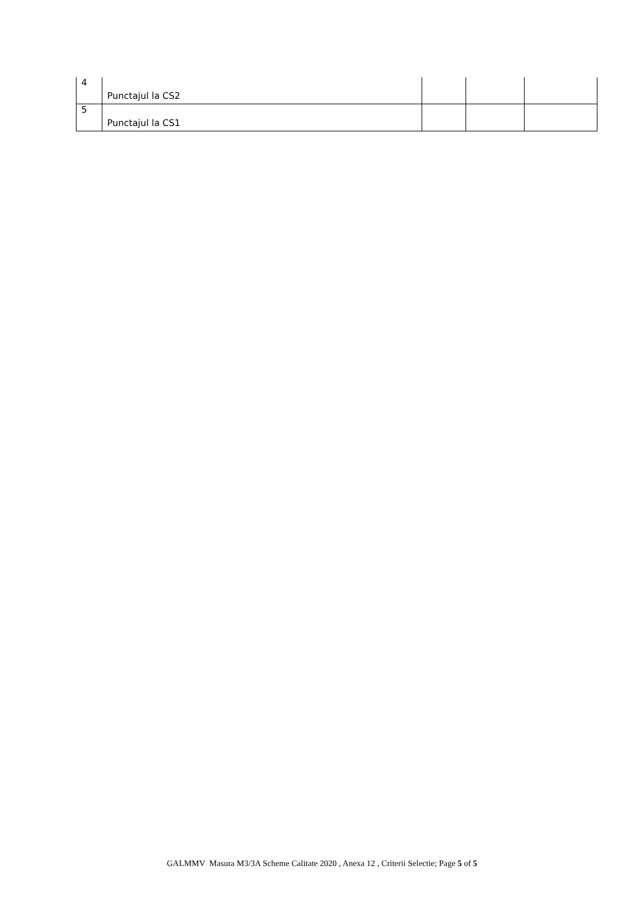| 4 | Punctajul la CS2 | | | |
| 5 | Punctajul la CS1 | | | |
GALMMV Masura M3/3A Scheme Calitate 2020 , Anexa 12 , Criterii Selectie; Page 5 of 5